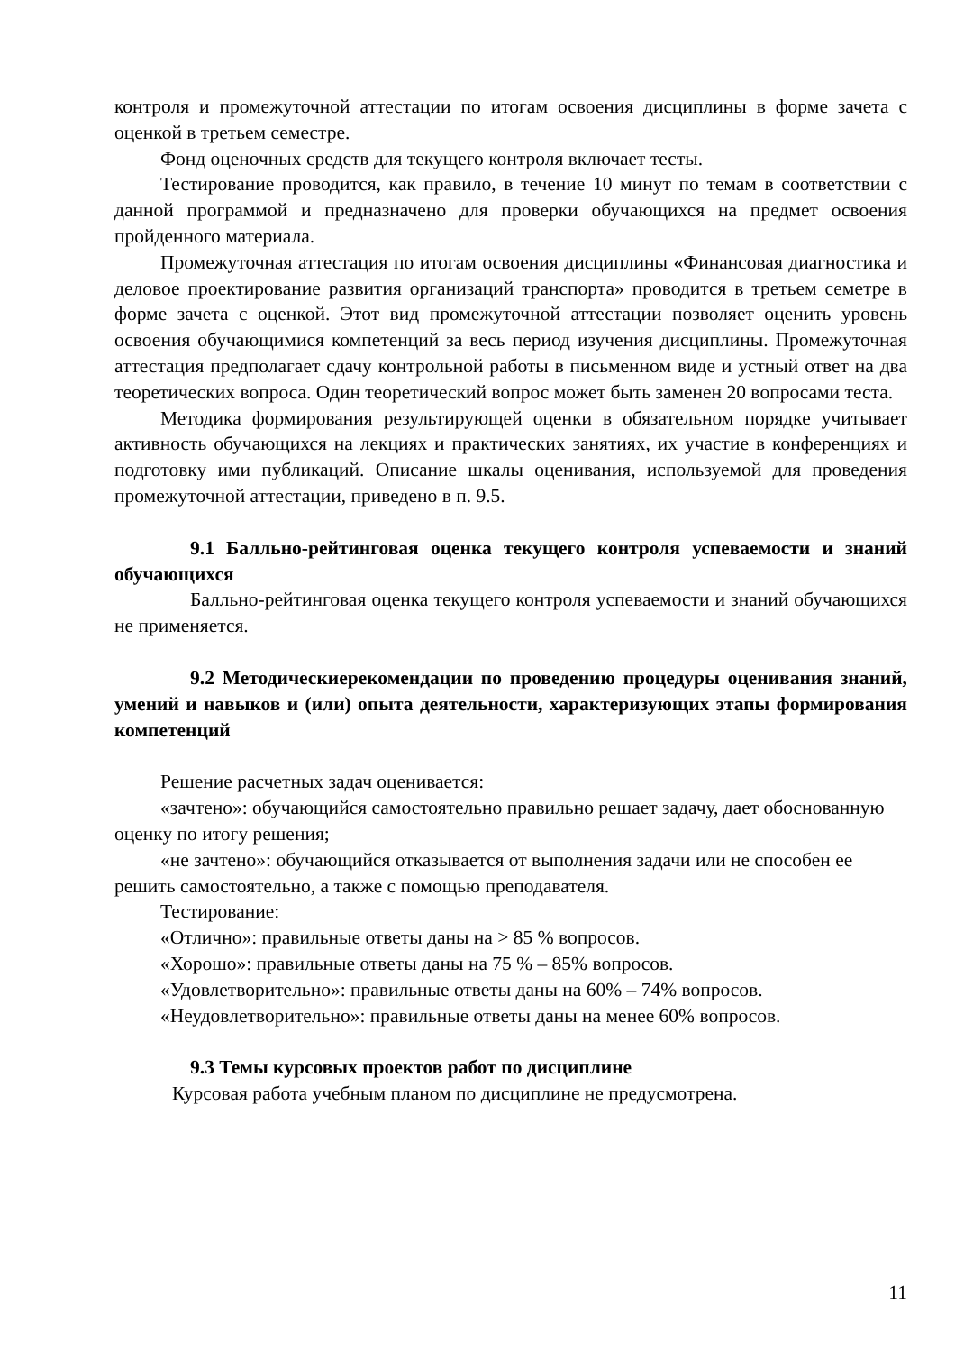контроля и промежуточной аттестации по итогам освоения дисциплины в форме зачета с оценкой в третьем семестре.
Фонд оценочных средств для текущего контроля включает тесты.
Тестирование проводится, как правило, в течение 10 минут по темам в соответствии с данной программой и предназначено для проверки обучающихся на предмет освоения пройденного материала.
Промежуточная аттестация по итогам освоения дисциплины «Финансовая диагностика и деловое проектирование развития организаций транспорта» проводится в третьем семетре в форме зачета с оценкой. Этот вид промежуточной аттестации позволяет оценить уровень освоения обучающимися компетенций за весь период изучения дисциплины. Промежуточная аттестация предполагает сдачу контрольной работы в письменном виде и устный ответ на два теоретических вопроса. Один теоретический вопрос может быть заменен 20 вопросами теста.
Методика формирования результирующей оценки в обязательном порядке учитывает активность обучающихся на лекциях и практических занятиях, их участие в конференциях и подготовку ими публикаций. Описание шкалы оценивания, используемой для проведения промежуточной аттестации, приведено в п. 9.5.
9.1 Балльно-рейтинговая оценка текущего контроля успеваемости и знаний обучающихся
Балльно-рейтинговая оценка текущего контроля успеваемости и знаний обучающихся не применяется.
9.2 Методическиерекомендации по проведению процедуры оценивания знаний, умений и навыков и (или) опыта деятельности, характеризующих этапы формирования компетенций
Решение расчетных задач оценивается:
«зачтено»: обучающийся самостоятельно правильно решает задачу, дает обоснованную оценку по итогу решения;
«не зачтено»: обучающийся отказывается от выполнения задачи или не способен ее решить самостоятельно, а также с помощью преподавателя.
Тестирование:
«Отлично»: правильные ответы даны на > 85 % вопросов.
«Хорошо»: правильные ответы даны на 75 % – 85% вопросов.
«Удовлетворительно»: правильные ответы даны на 60% – 74% вопросов.
«Неудовлетворительно»: правильные ответы даны на менее 60% вопросов.
9.3 Темы курсовых проектов работ по дисциплине
Курсовая работа учебным планом по дисциплине не предусмотрена.
11